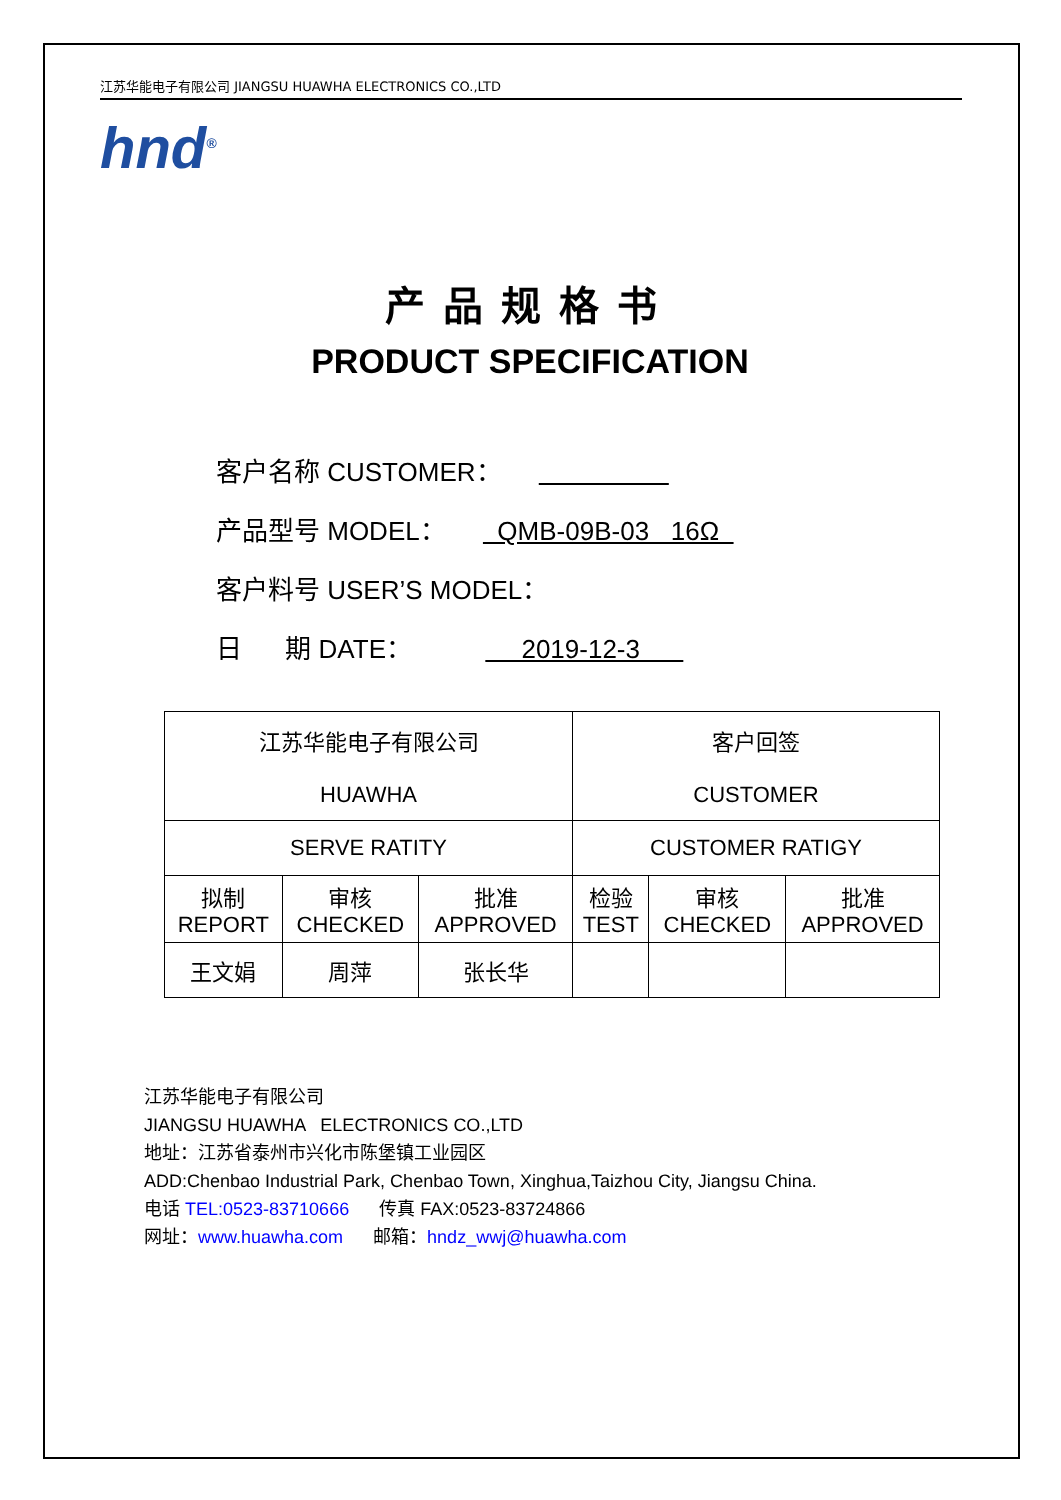江苏华能电子有限公司 JIANGSU HUAWHA ELECTRONICS CO.,LTD
hnd<sup>®</sup>
产品规格书
PRODUCT SPECIFICATION
客户名称 CUSTOMER：
产品型号 MODEL： QMB-09B-03 16Ω
客户料号 USER’S MODEL：
日 期 DATE： 2019-12-3
| 江苏华能电子有限公司 HUAWHA | | | 客户回签 CUSTOMER | | |
| SERVE RATITY | | | CUSTOMER RATIGY | | |
| 拟制 REPORT | 审核 CHECKED | 批准 APPROVED | 检验 TEST | 审核 CHECKED | 批准 APPROVED |
| 王文娟 | 周萍 | 张长华 | | | |
江苏华能电子有限公司
JIANGSU HUAWHA ELECTRONICS CO.,LTD
地址：江苏省泰州市兴化市陈堡镇工业园区
ADD:Chenbao Industrial Park, Chenbao Town, Xinghua,Taizhou City, Jiangsu China.
电话 TEL:0523-83710666 传真 FAX:0523-83724866
网址：www.huawha.com 邮箱：hndz_wwj@huawha.com